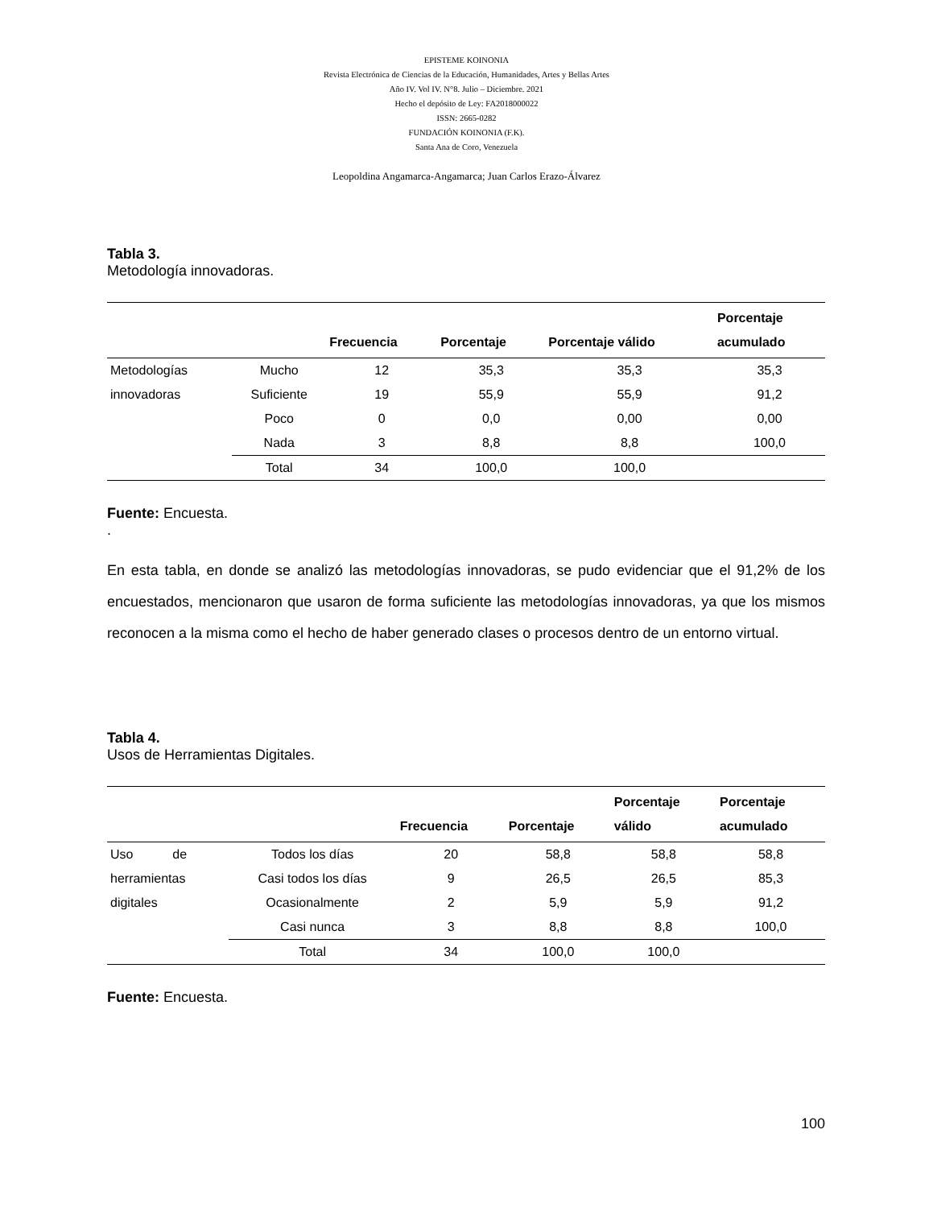EPISTEME KOINONIA
Revista Electrónica de Ciencias de la Educación, Humanidades, Artes y Bellas Artes
Año IV. Vol IV. N°8. Julio – Diciembre. 2021
Hecho el depósito de Ley: FA2018000022
ISSN: 2665-0282
FUNDACIÓN KOINONIA (F.K).
Santa Ana de Coro, Venezuela
Leopoldina Angamarca-Angamarca; Juan Carlos Erazo-Álvarez
Tabla 3.
Metodología innovadoras.
| | | Frecuencia | Porcentaje | Porcentaje válido | Porcentaje acumulado |
| --- | --- | --- | --- | --- | --- |
| Metodologías | Mucho | 12 | 35,3 | 35,3 | 35,3 |
| innovadoras | Suficiente | 19 | 55,9 | 55,9 | 91,2 |
| | Poco | 0 | 0,0 | 0,00 | 0,00 |
| | Nada | 3 | 8,8 | 8,8 | 100,0 |
| | Total | 34 | 100,0 | 100,0 | |
Fuente: Encuesta.
.
En esta tabla, en donde se analizó las metodologías innovadoras, se pudo evidenciar que el 91,2% de los encuestados, mencionaron que usaron de forma suficiente las metodologías innovadoras, ya que los mismos reconocen a la misma como el hecho de haber generado clases o procesos dentro de un entorno virtual.
Tabla 4.
Usos de Herramientas Digitales.
| | | Frecuencia | Porcentaje | Porcentaje válido | Porcentaje acumulado |
| --- | --- | --- | --- | --- | --- |
| Uso de | Todos los días | 20 | 58,8 | 58,8 | 58,8 |
| herramientas | Casi todos los días | 9 | 26,5 | 26,5 | 85,3 |
| digitales | Ocasionalmente | 2 | 5,9 | 5,9 | 91,2 |
| | Casi nunca | 3 | 8,8 | 8,8 | 100,0 |
| | Total | 34 | 100,0 | 100,0 | |
Fuente: Encuesta.
100